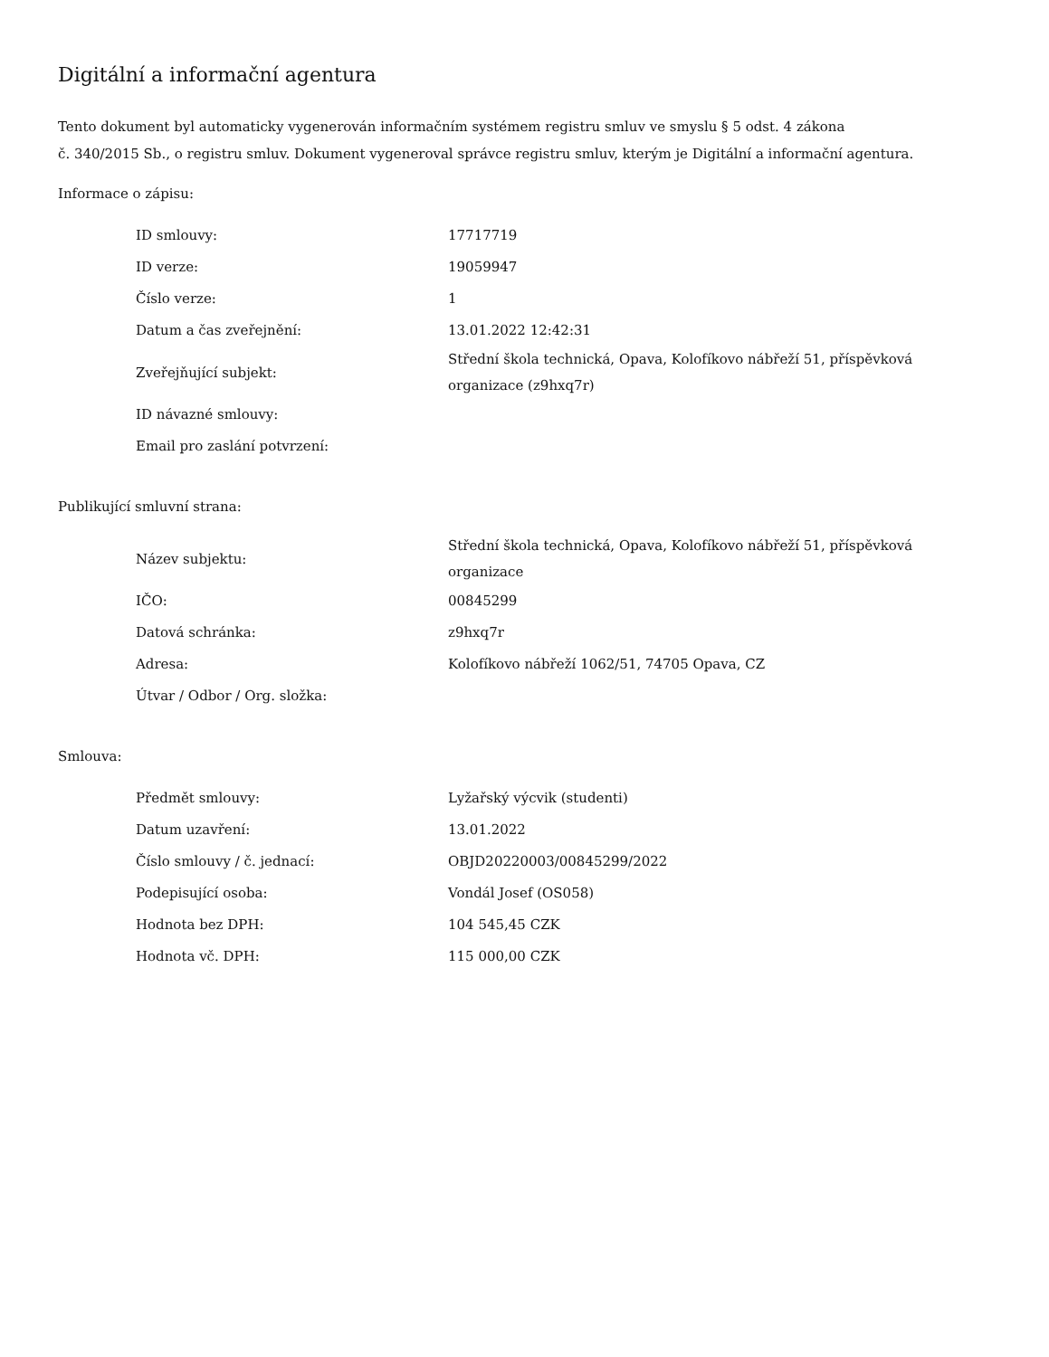Digitální a informační agentura
Tento dokument byl automaticky vygenerován informačním systémem registru smluv ve smyslu § 5 odst. 4 zákona
č. 340/2015 Sb., o registru smluv. Dokument vygeneroval správce registru smluv, kterým je Digitální a informační agentura.
Informace o zápisu:
| ID smlouvy: | 17717719 |
| ID verze: | 19059947 |
| Číslo verze: | 1 |
| Datum a čas zveřejnění: | 13.01.2022 12:42:31 |
| Zveřejňující subjekt: | Střední škola technická, Opava, Kolofíkovo nábřeží 51, příspěvková organizace (z9hxq7r) |
| ID návazné smlouvy: | |
| Email pro zaslání potvrzení: | |
Publikující smluvní strana:
| Název subjektu: | Střední škola technická, Opava, Kolofíkovo nábřeží 51, příspěvková organizace |
| IČO: | 00845299 |
| Datová schránka: | z9hxq7r |
| Adresa: | Kolofíkovo nábřeží 1062/51, 74705 Opava, CZ |
| Útvar / Odbor / Org. složka: | |
Smlouva:
| Předmět smlouvy: | Lyžařský výcvik (studenti) |
| Datum uzavření: | 13.01.2022 |
| Číslo smlouvy / č. jednací: | OBJD20220003/00845299/2022 |
| Podepisující osoba: | Vondál Josef (OS058) |
| Hodnota bez DPH: | 104 545,45 CZK |
| Hodnota vč. DPH: | 115 000,00 CZK |